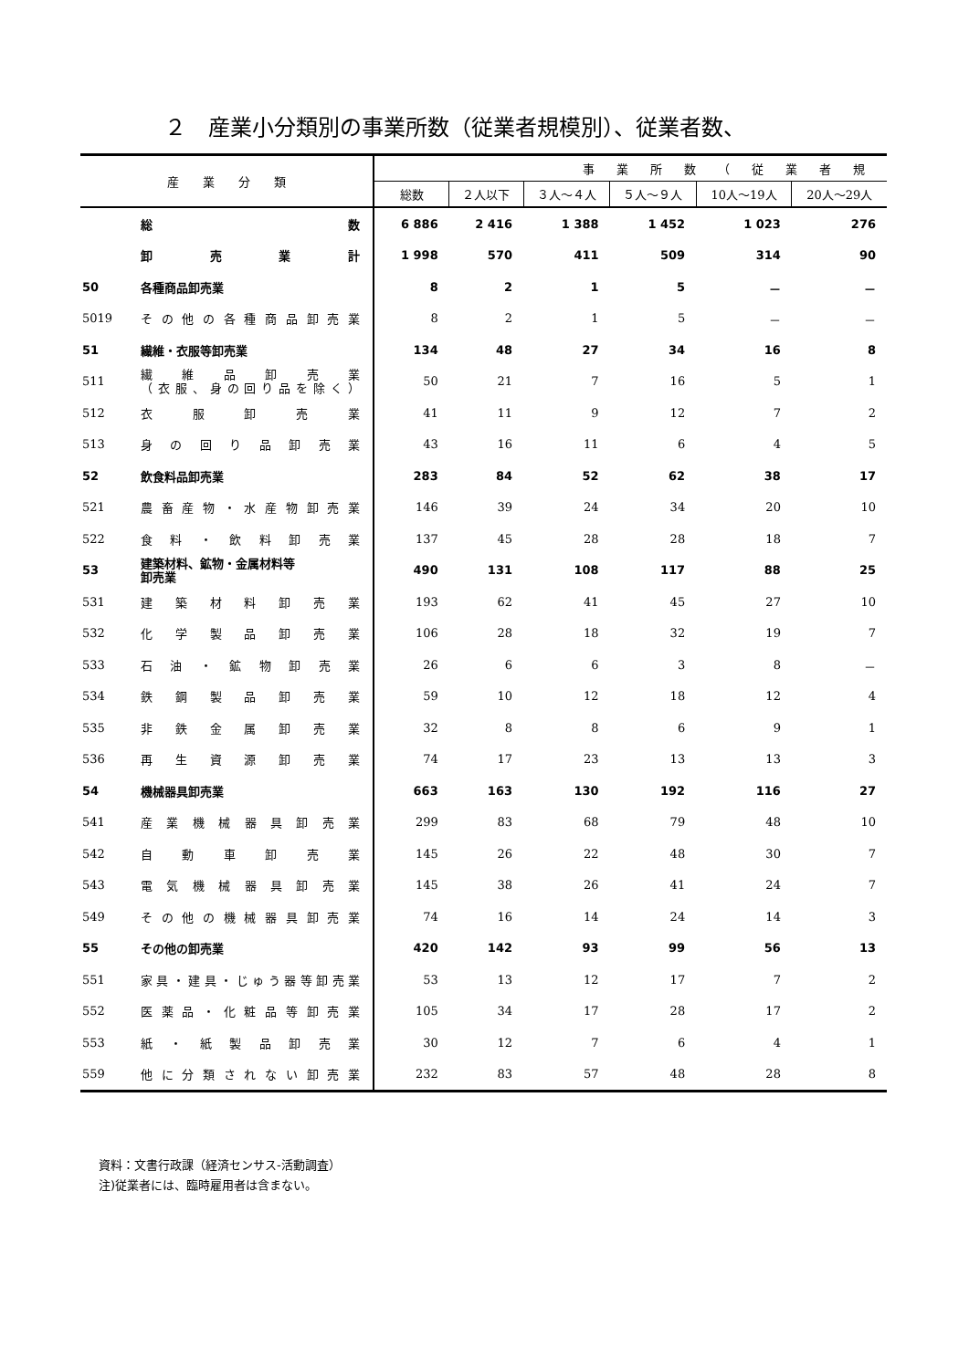２　産業小分類別の事業所数（従業者規模別）、従業者数、
| 産 業 分 類 | | 事業所数（従業者規 | | | | | |
| --- | --- | --- | --- | --- | --- | --- | --- |
| | | 総数 | ２人以下 | ３人～４人 | ５人～９人 | 10人～19人 | 20人～29人 |
| | 総 数 | 6 886 | 2 416 | 1 388 | 1 452 | 1 023 | 276 |
| | 卸 売 業 計 | 1 998 | 570 | 411 | 509 | 314 | 90 |
| 50 | 各種商品卸売業 | 8 | 2 | 1 | 5 | － | － |
| 5019 | その他の各種商品卸売業 | 8 | 2 | 1 | 5 | － | － |
| 51 | 繊維・衣服等卸売業 | 134 | 48 | 27 | 34 | 16 | 8 |
| 511 | 繊 維 品 卸 売 業 （衣服、身の回り品を除く） | 50 | 21 | 7 | 16 | 5 | 1 |
| 512 | 衣 服 卸 売 業 | 41 | 11 | 9 | 12 | 7 | 2 |
| 513 | 身 の 回 り 品 卸 売 業 | 43 | 16 | 11 | 6 | 4 | 5 |
| 52 | 飲食料品卸売業 | 283 | 84 | 52 | 62 | 38 | 17 |
| 521 | 農畜産物・水産物卸売業 | 146 | 39 | 24 | 34 | 20 | 10 |
| 522 | 食 料 ・ 飲 料 卸 売 業 | 137 | 45 | 28 | 28 | 18 | 7 |
| 53 | 建築材料、鉱物・金属材料等 卸売業 | 490 | 131 | 108 | 117 | 88 | 25 |
| 531 | 建 築 材 料 卸 売 業 | 193 | 62 | 41 | 45 | 27 | 10 |
| 532 | 化 学 製 品 卸 売 業 | 106 | 28 | 18 | 32 | 19 | 7 |
| 533 | 石 油 ・ 鉱 物 卸 売 業 | 26 | 6 | 6 | 3 | 8 | － |
| 534 | 鉄 鋼 製 品 卸 売 業 | 59 | 10 | 12 | 18 | 12 | 4 |
| 535 | 非 鉄 金 属 卸 売 業 | 32 | 8 | 8 | 6 | 9 | 1 |
| 536 | 再 生 資 源 卸 売 業 | 74 | 17 | 23 | 13 | 13 | 3 |
| 54 | 機械器具卸売業 | 663 | 163 | 130 | 192 | 116 | 27 |
| 541 | 産業機械器具卸売業 | 299 | 83 | 68 | 79 | 48 | 10 |
| 542 | 自 動 車 卸 売 業 | 145 | 26 | 22 | 48 | 30 | 7 |
| 543 | 電気機械器具卸売業 | 145 | 38 | 26 | 41 | 24 | 7 |
| 549 | その他の機械器具卸売業 | 74 | 16 | 14 | 24 | 14 | 3 |
| 55 | その他の卸売業 | 420 | 142 | 93 | 99 | 56 | 13 |
| 551 | 家具・建具・じゅう器等卸売業 | 53 | 13 | 12 | 17 | 7 | 2 |
| 552 | 医薬品・化粧品等卸売業 | 105 | 34 | 17 | 28 | 17 | 2 |
| 553 | 紙 ・ 紙 製 品 卸 売 業 | 30 | 12 | 7 | 6 | 4 | 1 |
| 559 | 他に分類されない卸売業 | 232 | 83 | 57 | 48 | 28 | 8 |
資料：文書行政課（経済センサス-活動調査）
注)従業者には、臨時雇用者は含まない。